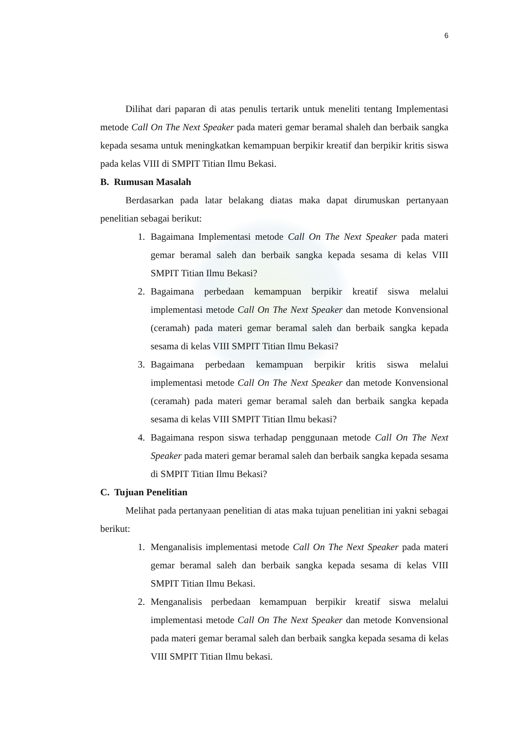6
Dilihat dari paparan di atas penulis tertarik untuk meneliti tentang Implementasi metode Call On The Next Speaker pada materi gemar beramal shaleh dan berbaik sangka kepada sesama untuk meningkatkan kemampuan berpikir kreatif dan berpikir kritis siswa pada kelas VIII di SMPIT Titian Ilmu Bekasi.
B. Rumusan Masalah
Berdasarkan pada latar belakang diatas maka dapat dirumuskan pertanyaan penelitian sebagai berikut:
1. Bagaimana Implementasi metode Call On The Next Speaker pada materi gemar beramal saleh dan berbaik sangka kepada sesama di kelas VIII SMPIT Titian Ilmu Bekasi?
2. Bagaimana perbedaan kemampuan berpikir kreatif siswa melalui implementasi metode Call On The Next Speaker dan metode Konvensional (ceramah) pada materi gemar beramal saleh dan berbaik sangka kepada sesama di kelas VIII SMPIT Titian Ilmu Bekasi?
3. Bagaimana perbedaan kemampuan berpikir kritis siswa melalui implementasi metode Call On The Next Speaker dan metode Konvensional (ceramah) pada materi gemar beramal saleh dan berbaik sangka kepada sesama di kelas VIII SMPIT Titian Ilmu bekasi?
4. Bagaimana respon siswa terhadap penggunaan metode Call On The Next Speaker pada materi gemar beramal saleh dan berbaik sangka kepada sesama di SMPIT Titian Ilmu Bekasi?
C. Tujuan Penelitian
Melihat pada pertanyaan penelitian di atas maka tujuan penelitian ini yakni sebagai berikut:
1. Menganalisis implementasi metode Call On The Next Speaker pada materi gemar beramal saleh dan berbaik sangka kepada sesama di kelas VIII SMPIT Titian Ilmu Bekasi.
2. Menganalisis perbedaan kemampuan berpikir kreatif siswa melalui implementasi metode Call On The Next Speaker dan metode Konvensional pada materi gemar beramal saleh dan berbaik sangka kepada sesama di kelas VIII SMPIT Titian Ilmu bekasi.